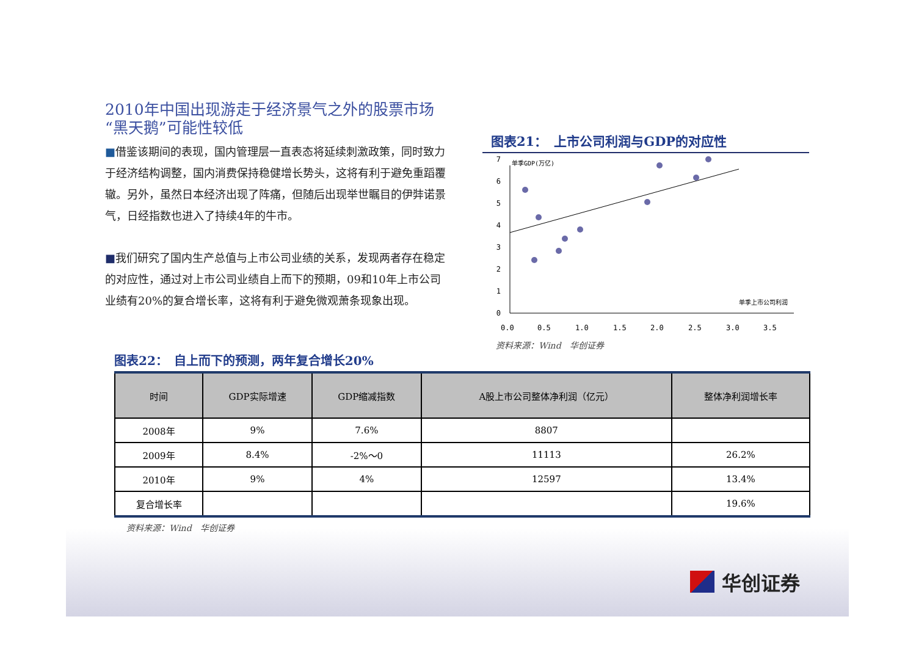2010年中国出现游走于经济景气之外的股票市场
“黑天鹅”可能性较低
■借鉴该期间的表现，国内管理层一直表态将延续刺激政策，同时致力于经济结构调整，国内消费保持稳健增长势头，这将有利于避免重蹈覆辙。另外，虽然日本经济出现了阵痛，但随后出现举世瞩目的伊弉诺景气，日经指数也进入了持续4年的牛市。
■我们研究了国内生产总值与上市公司业绩的关系，发现两者存在稳定的对应性，通过对上市公司业绩自上而下的预期，09和10年上市公司业绩有20%的复合增长率，这将有利于避免微观萧条现象出现。
图表21：　上市公司利润与GDP的对应性
0
1
2
3
4
5
6
7
0.0
0.5
1.0
1.5
2.0
2.5
3.0
3.5
单季GDP(万亿)
单季上市公司利润
资料来源：Wind　华创证券
图表22：　自上而下的预测，两年复合增长20%
| 时间 | GDP实际增速 | GDP缩减指数 | A股上市公司整体净利润（亿元） | 整体净利润增长率 |
| --- | --- | --- | --- | --- |
| 2008年 | 9% | 7.6% | 8807 | |
| 2009年 | 8.4% | -2%～0 | 11113 | 26.2% |
| 2010年 | 9% | 4% | 12597 | 13.4% |
| 复合增长率 | | | | 19.6% |
资料来源：Wind　华创证券
华创证券